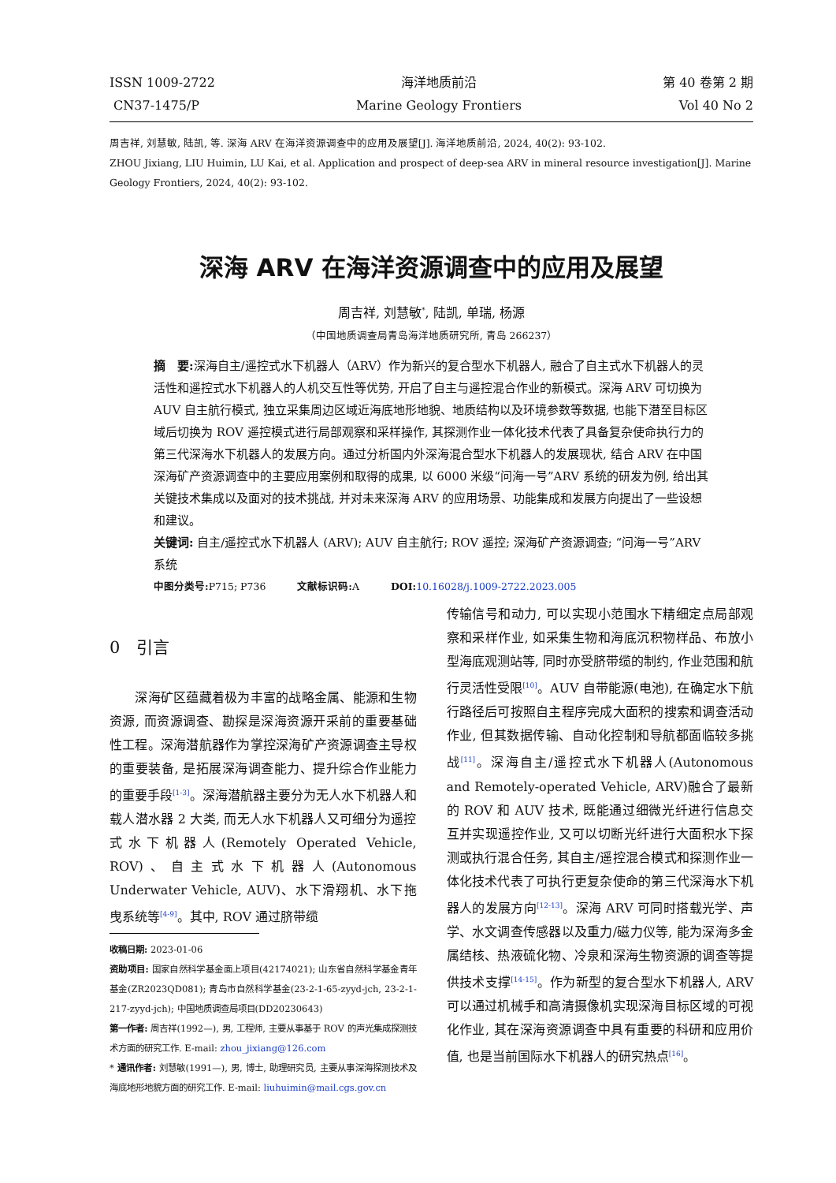ISSN 1009-2722
CN37-1475/P
海洋地质前沿
Marine Geology Frontiers
第 40 卷第 2 期
Vol 40 No 2
周吉祥, 刘慧敏, 陆凯, 等. 深海 ARV 在海洋资源调查中的应用及展望[J]. 海洋地质前沿, 2024, 40(2): 93-102.
ZHOU Jixiang, LIU Huimin, LU Kai, et al. Application and prospect of deep-sea ARV in mineral resource investigation[J]. Marine Geology Frontiers, 2024, 40(2): 93-102.
深海 ARV 在海洋资源调查中的应用及展望
周吉祥, 刘慧敏<sup>*</sup>, 陆凯, 单瑞, 杨源
（中国地质调查局青岛海洋地质研究所, 青岛 266237）
摘　要: 深海自主/遥控式水下机器人（ARV）作为新兴的复合型水下机器人, 融合了自主式水下机器人的灵活性和遥控式水下机器人的人机交互性等优势, 开启了自主与遥控混合作业的新模式。深海 ARV 可切换为 AUV 自主航行模式, 独立采集周边区域近海底地形地貌、地质结构以及环境参数等数据, 也能下潜至目标区域后切换为 ROV 遥控模式进行局部观察和采样操作, 其探测作业一体化技术代表了具备复杂使命执行力的第三代深海水下机器人的发展方向。通过分析国内外深海混合型水下机器人的发展现状, 结合 ARV 在中国深海矿产资源调查中的主要应用案例和取得的成果, 以 6000 米级“问海一号”ARV 系统的研发为例, 给出其关键技术集成以及面对的技术挑战, 并对未来深海 ARV 的应用场景、功能集成和发展方向提出了一些设想和建议。
关键词: 自主/遥控式水下机器人 (ARV); AUV 自主航行; ROV 遥控; 深海矿产资源调查; “问海一号”ARV 系统
中图分类号: P715; P736 文献标识码: A DOI: 10.16028/j.1009-2722.2023.005
0　引言
　　深海矿区蕴藏着极为丰富的战略金属、能源和生物资源, 而资源调查、勘探是深海资源开采前的重要基础性工程。深海潜航器作为掌控深海矿产资源调查主导权的重要装备, 是拓展深海调查能力、提升综合作业能力的重要手段<sup>[1-3]</sup>。深海潜航器主要分为无人水下机器人和载人潜水器 2 大类, 而无人水下机器人又可细分为遥控式水下机器人(Remotely Operated Vehicle, ROV)、自主式水下机器人(Autonomous Underwater Vehicle, AUV)、水下滑翔机、水下拖曳系统等<sup>[4-9]</sup>。其中, ROV 通过脐带缆
收稿日期: 2023-01-06
资助项目: 国家自然科学基金面上项目(42174021); 山东省自然科学基金青年基金(ZR2023QD081); 青岛市自然科学基金(23-2-1-65-zyyd-jch, 23-2-1-217-zyyd-jch); 中国地质调查局项目(DD20230643)
第一作者: 周吉祥(1992—), 男, 工程师, 主要从事基于 ROV 的声光集成探测技术方面的研究工作. E-mail: zhou_jixiang@126.com
* 通讯作者: 刘慧敏(1991—), 男, 博士, 助理研究员, 主要从事深海探测技术及海底地形地貌方面的研究工作. E-mail: liuhuimin@mail.cgs.gov.cn
传输信号和动力, 可以实现小范围水下精细定点局部观察和采样作业, 如采集生物和海底沉积物样品、布放小型海底观测站等, 同时亦受脐带缆的制约, 作业范围和航行灵活性受限<sup>[10]</sup>。AUV 自带能源(电池), 在确定水下航行路径后可按照自主程序完成大面积的搜索和调查活动作业, 但其数据传输、自动化控制和导航都面临较多挑战<sup>[11]</sup>。深海自主/遥控式水下机器人(Autonomous and Remotely-operated Vehicle, ARV)融合了最新的 ROV 和 AUV 技术, 既能通过细微光纤进行信息交互并实现遥控作业, 又可以切断光纤进行大面积水下探测或执行混合任务, 其自主/遥控混合模式和探测作业一体化技术代表了可执行更复杂使命的第三代深海水下机器人的发展方向<sup>[12-13]</sup>。深海 ARV 可同时搭载光学、声学、水文调查传感器以及重力/磁力仪等, 能为深海多金属结核、热液硫化物、冷泉和深海生物资源的调查等提供技术支撑<sup>[14-15]</sup>。作为新型的复合型水下机器人, ARV 可以通过机械手和高清摄像机实现深海目标区域的可视化作业, 其在深海资源调查中具有重要的科研和应用价值, 也是当前国际水下机器人的研究热点<sup>[16]</sup>。